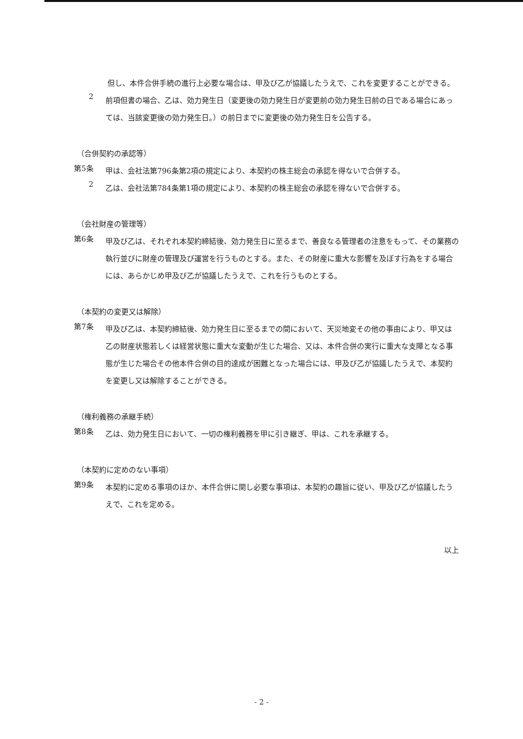但し、本件合併手続の進行上必要な場合は、甲及び乙が協議したうえで、これを変更することができる。
2
前項但書の場合、乙は、効力発生日（変更後の効力発生日が変更前の効力発生日前の日である場合にあっては、当該変更後の効力発生日。）の前日までに変更後の効力発生日を公告する。
（合併契約の承認等）
第5条
甲は、会社法第796条第2項の規定により、本契約の株主総会の承認を得ないで合併する。
2
乙は、会社法第784条第1項の規定により、本契約の株主総会の承認を得ないで合併する。
（会社財産の管理等）
第6条
甲及び乙は、それぞれ本契約締結後、効力発生日に至るまで、善良なる管理者の注意をもって、その業務の執行並びに財産の管理及び運営を行うものとする。また、その財産に重大な影響を及ぼす行為をする場合には、あらかじめ甲及び乙が協議したうえで、これを行うものとする。
（本契約の変更又は解除）
第7条
甲及び乙は、本契約締結後、効力発生日に至るまでの間において、天災地変その他の事由により、甲又は乙の財産状態若しくは経営状態に重大な変動が生じた場合、又は、本件合併の実行に重大な支障となる事態が生じた場合その他本件合併の目的達成が困難となった場合には、甲及び乙が協議したうえで、本契約を変更し又は解除することができる。
（権利義務の承継手続）
第8条
乙は、効力発生日において、一切の権利義務を甲に引き継ぎ、甲は、これを承継する。
（本契約に定めのない事項）
第9条
本契約に定める事項のほか、本件合併に関し必要な事項は、本契約の趣旨に従い、甲及び乙が協議したうえで、これを定める。
以上
- 2 -